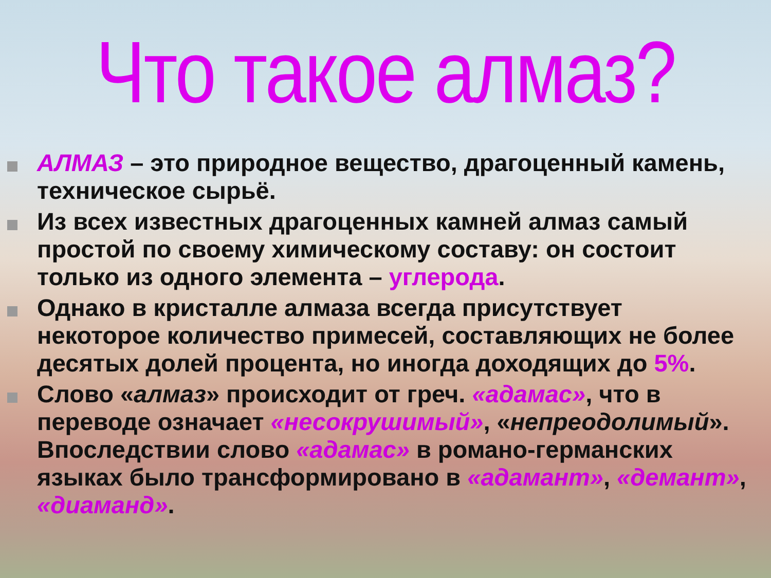Что такое алмаз?
АЛМАЗ – это природное вещество, драгоценный камень, техническое сырьё.
Из всех известных драгоценных камней алмаз самый простой по своему химическому составу: он состоит только из одного элемента – углерода.
Однако в кристалле алмаза всегда присутствует некоторое количество примесей, составляющих не более десятых долей процента, но иногда доходящих до 5%.
Слово «алмаз» происходит от греч. «адамас», что в переводе означает «несокрушимый», «непреодолимый». Впоследствии слово «адамас» в романо-германских языках было трансформировано в «адамант», «демант», «диаманд».